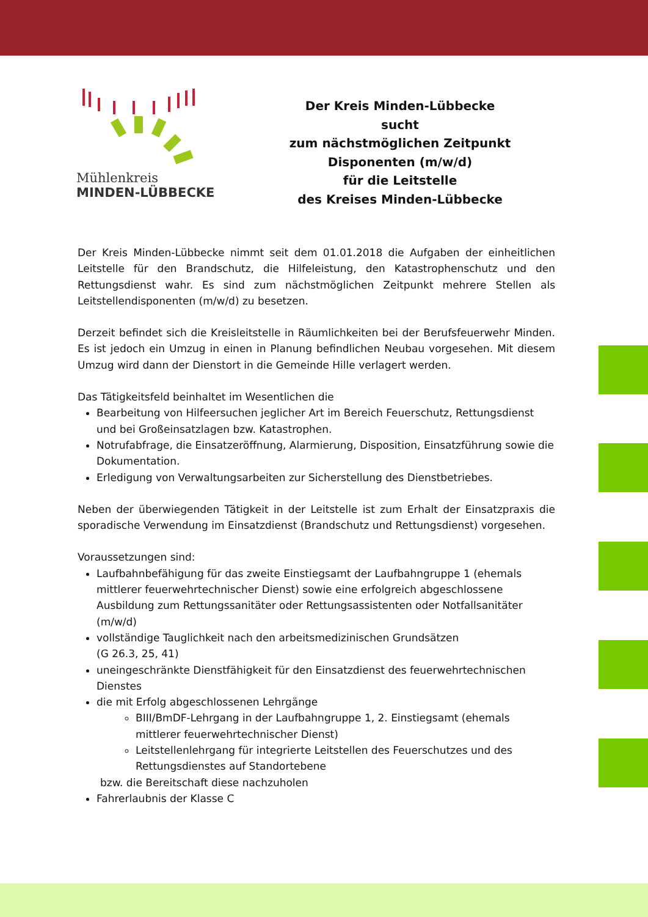Mühlenkreis
MINDEN-LÜBBECKE
Der Kreis Minden-Lübbecke
sucht
zum nächstmöglichen Zeitpunkt
Disponenten (m/w/d)
für die Leitstelle
des Kreises Minden-Lübbecke
Der Kreis Minden-Lübbecke nimmt seit dem 01.01.2018 die Aufgaben der einheitlichen Leitstelle für den Brandschutz, die Hilfeleistung, den Katastrophenschutz und den Rettungsdienst wahr. Es sind zum nächstmöglichen Zeitpunkt mehrere Stellen als Leitstellendisponenten (m/w/d) zu besetzen.
Derzeit befindet sich die Kreisleitstelle in Räumlichkeiten bei der Berufsfeuerwehr Minden. Es ist jedoch ein Umzug in einen in Planung befindlichen Neubau vorgesehen. Mit diesem Umzug wird dann der Dienstort in die Gemeinde Hille verlagert werden.
Das Tätigkeitsfeld beinhaltet im Wesentlichen die
Bearbeitung von Hilfeersuchen jeglicher Art im Bereich Feuerschutz, Rettungsdienst und bei Großeinsatzlagen bzw. Katastrophen.
Notrufabfrage, die Einsatzeröffnung, Alarmierung, Disposition, Einsatzführung sowie die Dokumentation.
Erledigung von Verwaltungsarbeiten zur Sicherstellung des Dienstbetriebes.
Neben der überwiegenden Tätigkeit in der Leitstelle ist zum Erhalt der Einsatzpraxis die sporadische Verwendung im Einsatzdienst (Brandschutz und Rettungsdienst) vorgesehen.
Voraussetzungen sind:
Laufbahnbefähigung für das zweite Einstiegsamt der Laufbahngruppe 1 (ehemals mittlerer feuerwehrtechnischer Dienst) sowie eine erfolgreich abgeschlossene Ausbildung zum Rettungssanitäter oder Rettungsassistenten oder Notfallsanitäter (m/w/d)
vollständige Tauglichkeit nach den arbeitsmedizinischen Grundsätzen
(G 26.3, 25, 41)
uneingeschränkte Dienstfähigkeit für den Einsatzdienst des feuerwehrtechnischen Dienstes
die mit Erfolg abgeschlossenen Lehrgänge
BIII/BmDF-Lehrgang in der Laufbahngruppe 1, 2. Einstiegsamt (ehemals mittlerer feuerwehrtechnischer Dienst)
Leitstellenlehrgang für integrierte Leitstellen des Feuerschutzes und des Rettungsdienstes auf Standortebene
bzw. die Bereitschaft diese nachzuholen
Fahrerlaubnis der Klasse C